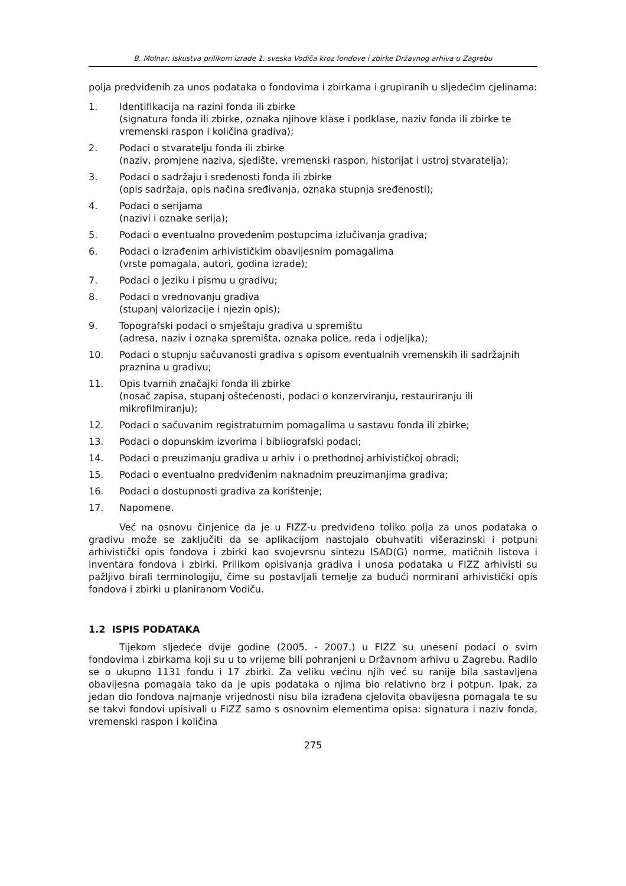B. Molnar: Iskustva prilikom izrade 1. sveska Vodiča kroz fondove i zbirke Državnog arhiva u Zagrebu
polja predviđenih za unos podataka o fondovima i zbirkama i grupiranih u sljedećim cjelinama:
1. Identifikacija na razini fonda ili zbirke
(signatura fonda ili zbirke, oznaka njihove klase i podklase, naziv fonda ili zbirke te vremenski raspon i količina gradiva);
2. Podaci o stvaratelju fonda ili zbirke
(naziv, promjene naziva, sjedište, vremenski raspon, historijat i ustroj stvaratelja);
3. Podaci o sadržaju i sređenosti fonda ili zbirke
(opis sadržaja, opis načina sređivanja, oznaka stupnja sređenosti);
4. Podaci o serijama
(nazivi i oznake serija);
5. Podaci o eventualno provedenim postupcima izlučivanja gradiva;
6. Podaci o izrađenim arhivističkim obavijesnim pomagalima
(vrste pomagala, autori, godina izrade);
7. Podaci o jeziku i pismu u gradivu;
8. Podaci o vrednovanju gradiva
(stupanj valorizacije i njezin opis);
9. Topografski podaci o smještaju gradiva u spremištu
(adresa, naziv i oznaka spremišta, oznaka police, reda i odjeljka);
10. Podaci o stupnju sačuvanosti gradiva s opisom eventualnih vremenskih ili sadržajnih praznina u gradivu;
11. Opis tvarnih značajki fonda ili zbirke
(nosač zapisa, stupanj oštećenosti, podaci o konzerviranju, restauriranju ili mikrofilmiranju);
12. Podaci o sačuvanim registraturnim pomagalima u sastavu fonda ili zbirke;
13. Podaci o dopunskim izvorima i bibliografski podaci;
14. Podaci o preuzimanju gradiva u arhiv i o prethodnoj arhivističkoj obradi;
15. Podaci o eventualno predviđenim naknadnim preuzimanjima gradiva;
16. Podaci o dostupnosti gradiva za korištenje;
17. Napomene.
Već na osnovu činjenice da je u FIZZ-u predviđeno toliko polja za unos podataka o gradivu može se zaključiti da se aplikacijom nastojalo obuhvatiti višerazinski i potpuni arhivistički opis fondova i zbirki kao svojevrsnu sintezu ISAD(G) norme, matičnih listova i inventara fondova i zbirki. Prilikom opisivanja gradiva i unosa podataka u FIZZ arhivisti su pažljivo birali terminologiju, čime su postavljali temelje za budući normirani arhivistički opis fondova i zbirki u planiranom Vodiču.
1.2 ISPIS PODATAKA
Tijekom sljedeće dvije godine (2005. - 2007.) u FIZZ su uneseni podaci o svim fondovima i zbirkama koji su u to vrijeme bili pohranjeni u Državnom arhivu u Zagrebu. Radilo se o ukupno 1131 fondu i 17 zbirki. Za veliku većinu njih već su ranije bila sastavljena obavijesna pomagala tako da je upis podataka o njima bio relativno brz i potpun. Ipak, za jedan dio fondova najmanje vrijednosti nisu bila izrađena cjelovita obavijesna pomagala te su se takvi fondovi upisivali u FIZZ samo s osnovnim elementima opisa: signatura i naziv fonda, vremenski raspon i količina
275